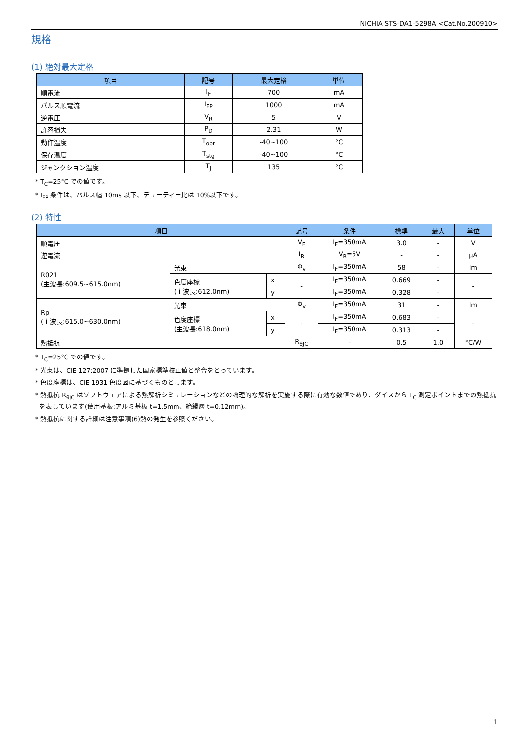NICHIA STS-DA1-5298A <Cat.No.200910>
規格
(1) 絶対最大定格
| 項目 | 記号 | 最大定格 | 単位 |
| --- | --- | --- | --- |
| 順電流 | I<sub>F</sub> | 700 | mA |
| パルス順電流 | I<sub>FP</sub> | 1000 | mA |
| 逆電圧 | V<sub>R</sub> | 5 | V |
| 許容損失 | P<sub>D</sub> | 2.31 | W |
| 動作温度 | T<sub>opr</sub> | -40~100 | °C |
| 保存温度 | T<sub>stg</sub> | -40~100 | °C |
| ジャンクション温度 | T<sub>J</sub> | 135 | °C |
* T<sub>C</sub>=25°C での値です。
* I<sub>FP</sub> 条件は、パルス幅 10ms 以下、デューティー比は 10%以下です。
(2) 特性
| 項目 | | | 記号 | 条件 | 標準 | 最大 | 単位 |
| --- | --- | --- | --- | --- | --- | --- | --- |
| 順電圧 | | | V<sub>F</sub> | I<sub>F</sub>=350mA | 3.0 | - | V |
| 逆電流 | | | I<sub>R</sub> | V<sub>R</sub>=5V | - | - | μA |
| R021 (主波長:609.5~615.0nm) | 光束 | | Φ<sub>v</sub> | I<sub>F</sub>=350mA | 58 | - | lm |
| | 色度座標 (主波長:612.0nm) | x | - | I<sub>F</sub>=350mA | 0.669 | - | - |
| | | y | | I<sub>F</sub>=350mA | 0.328 | - | |
| Rp (主波長:615.0~630.0nm) | 光束 | | Φ<sub>v</sub> | I<sub>F</sub>=350mA | 31 | - | lm |
| | 色度座標 (主波長:618.0nm) | x | - | I<sub>F</sub>=350mA | 0.683 | - | - |
| | | y | | I<sub>F</sub>=350mA | 0.313 | - | |
| 熱抵抗 | | | R<sub>θJC</sub> | - | 0.5 | 1.0 | °C/W |
* T<sub>C</sub>=25°C での値です。
* 光束は、CIE 127:2007 に準拠した国家標準校正値と整合をとっています。
* 色度座標は、CIE 1931 色度図に基づくものとします。
* 熱抵抗 R<sub>θJC</sub> はソフトウェアによる熱解析シミュレーションなどの論理的な解析を実施する際に有効な数値であり、ダイスから T<sub>C</sub> 測定ポイントまでの熱抵抗
を表しています(使用基板:アルミ基板 t=1.5mm、絶縁層 t=0.12mm)。
* 熱抵抗に関する詳細は注意事項(6)熱の発生を参照ください。
1